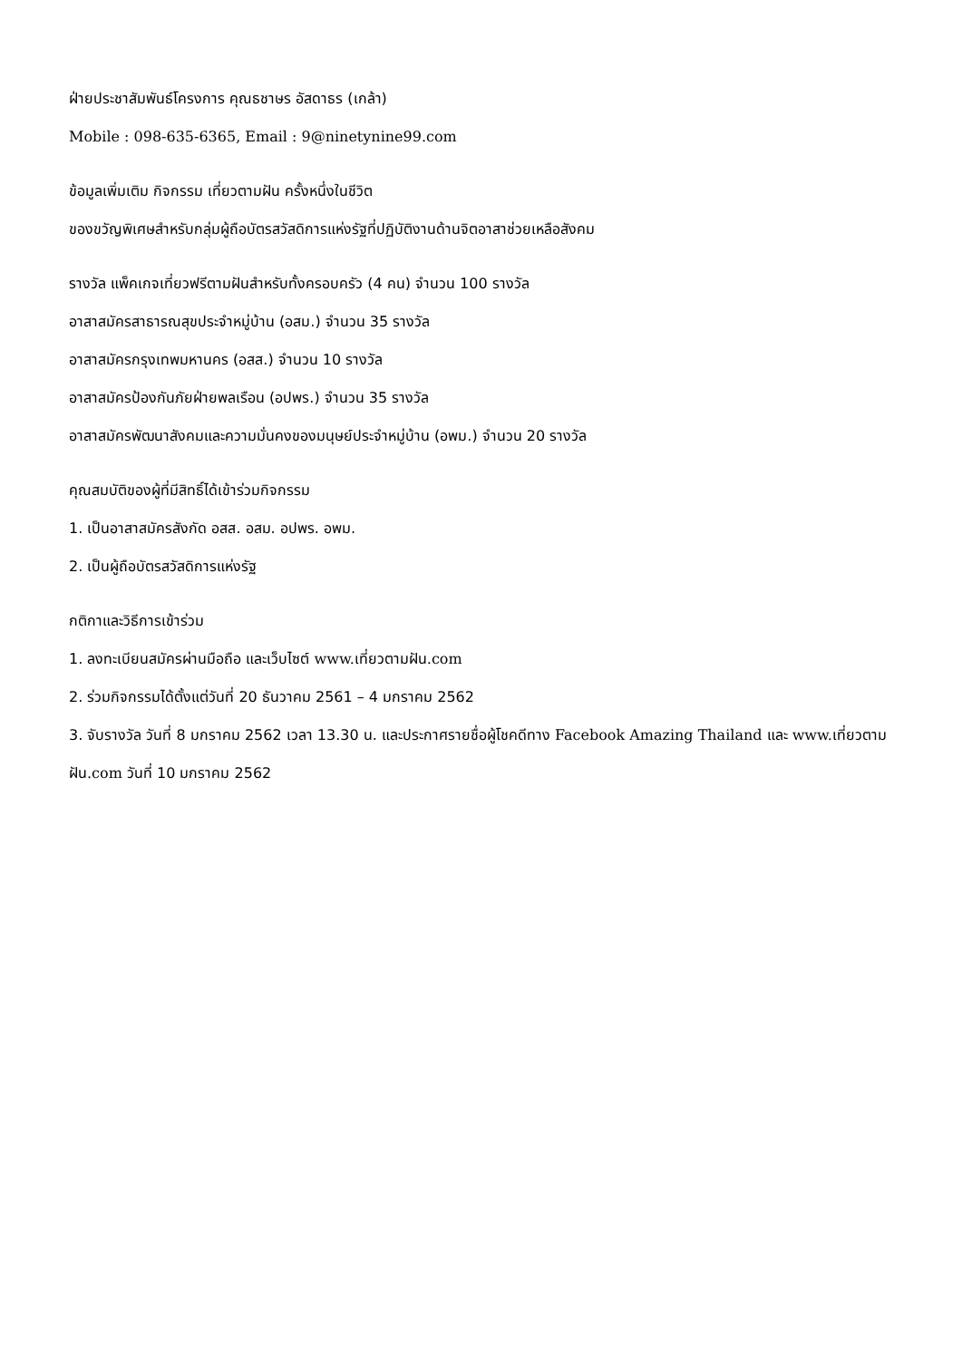ฝ่ายประชาสัมพันธ์โครงการ คุณธชาษร อัสดาธร (เกล้า)
Mobile : 098-635-6365, Email : 9@ninetynine99.com
ข้อมูลเพิ่มเติม กิจกรรม เที่ยวตามฝัน ครั้งหนึ่งในชีวิต
ของขวัญพิเศษสำหรับกลุ่มผู้ถือบัตรสวัสดิการแห่งรัฐที่ปฏิบัติงานด้านจิตอาสาช่วยเหลือสังคม
รางวัล แพ็คเกจเที่ยวฟรีตามฝันสำหรับทั้งครอบครัว (4 คน) จำนวน 100 รางวัล
อาสาสมัครสาธารณสุขประจำหมู่บ้าน (อสม.) จำนวน 35 รางวัล
อาสาสมัครกรุงเทพมหานคร (อสส.) จำนวน 10 รางวัล
อาสาสมัครป้องกันภัยฝ่ายพลเรือน (อปพร.) จำนวน 35 รางวัล
อาสาสมัครพัฒนาสังคมและความมั่นคงของมนุษย์ประจำหมู่บ้าน (อพม.) จำนวน 20 รางวัล
คุณสมบัติของผู้ที่มีสิทธิ์ได้เข้าร่วมกิจกรรม
1. เป็นอาสาสมัครสังกัด อสส. อสม. อปพร. อพม.
2. เป็นผู้ถือบัตรสวัสดิการแห่งรัฐ
กติกาและวิธีการเข้าร่วม
1. ลงทะเบียนสมัครผ่านมือถือ และเว็บไซต์ www. เที่ยวตามฝัน.com
2. ร่วมกิจกรรมได้ตั้งแต่วันที่ 20 ธันวาคม 2561 – 4 มกราคม 2562
3. จับรางวัล วันที่ 8 มกราคม 2562 เวลา 13.30 น. และประกาศรายชื่อผู้โชคดีทาง Facebook Amazing Thailand และ www. เที่ยวตามฝัน.com วันที่ 10 มกราคม 2562